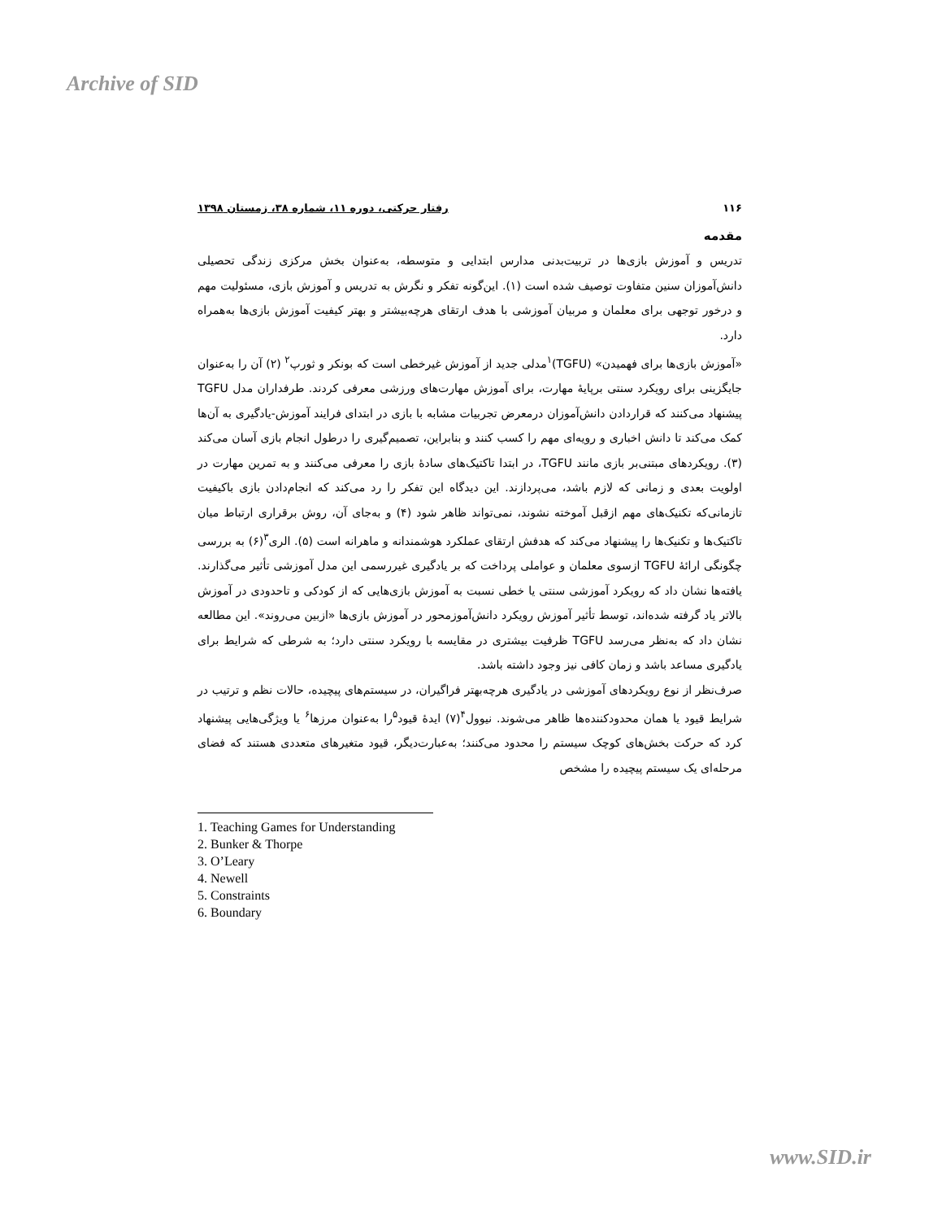Archive of SID
۱۱۶ رفتار حرکتی، دوره ۱۱، شماره ۳۸، زمستان ۱۳۹۸
مقدمه
تدریس و آموزش بازی‌ها در تربیت‌بدنی مدارس ابتدایی و متوسطه، به‌عنوان بخش مرکزی زندگی تحصیلی دانش‌آموزان سنین متفاوت توصیف شده است (۱). این‌گونه تفکر و نگرش به تدریس و آموزش بازی، مسئولیت مهم و درخور توجهی برای معلمان و مربیان آموزشی با هدف ارتقای هرچه‌بیشتر و بهتر کیفیت آموزش بازی‌ها به‌همراه دارد.
«آموزش بازی‌ها برای فهمیدن» (TGFU)<sup>۱</sup>مدلی جدید از آموزش غیرخطی است که بونکر و ثورپ<sup>۲</sup> (۲) آن را به‌عنوان جایگزینی برای رویکرد سنتی برپایهٔ مهارت، برای آموزش مهارت‌های ورزشی معرفی کردند. طرفداران مدل TGFU پیشنهاد می‌کنند که قراردادن دانش‌آموزان درمعرض تجربیات مشابه با بازی در ابتدای فرایند آموزش-یادگیری به آن‌ها کمک می‌کند تا دانش اخباری و رویه‌ای مهم را کسب کنند و بنابراین، تصمیم‌گیری را درطول انجام بازی آسان می‌کند (۳). رویکردهای مبتنی‌بر بازی مانند TGFU، در ابتدا تاکتیک‌های سادهٔ بازی را معرفی می‌کنند و به تمرین مهارت در اولویت بعدی و زمانی که لازم باشد، می‌پردازند. این دیدگاه این تفکر را رد می‌کند که انجام‌دادن بازی باکیفیت تازمانی‌که تکنیک‌های مهم ازقبل آموخته نشوند، نمی‌تواند ظاهر شود (۴) و به‌جای آن، روش برقراری ارتباط میان تاکتیک‌ها و تکنیک‌ها را پیشنهاد می‌کند که هدفش ارتقای عملکرد هوشمندانه و ماهرانه است (۵). الری<sup>۳</sup>(۶) به بررسی چگونگی ارائهٔ TGFU ازسوی معلمان و عواملی پرداخت که بر یادگیری غیررسمی این مدل آموزشی تأثیر می‌گذارند. یافته‌ها نشان داد که رویکرد آموزشی سنتی یا خطی نسبت به آموزش بازی‌هایی که از کودکی و تاحدودی در آموزش بالاتر یاد گرفته شده‌اند، توسط تأثیر آموزش رویکرد دانش‌آموزمحور در آموزش بازی‌ها «ازبین می‌روند». این مطالعه نشان داد که به‌نظر می‌رسد TGFU ظرفیت بیشتری در مقایسه با رویکرد سنتی دارد؛ به شرطی که شرایط برای یادگیری مساعد باشد و زمان کافی نیز وجود داشته باشد.
صرف‌نظر از نوع رویکردهای آموزشی در یادگیری هرچه‌بهتر فراگیران، در سیستم‌های پیچیده، حالات نظم و ترتیب در شرایط قیود یا همان محدودکننده‌ها ظاهر می‌شوند. نیوول<sup>۴</sup>(۷) ایدهٔ قیود<sup>۵</sup>را به‌عنوان مرزها<sup>۶</sup> یا ویژگی‌هایی پیشنهاد کرد که حرکت بخش‌های کوچک سیستم را محدود می‌کنند؛ به‌عبارت‌دیگر، قیود متغیرهای متعددی هستند که فضای مرحله‌ای یک سیستم پیچیده را مشخص
1. Teaching Games for Understanding
2. Bunker & Thorpe
3. O’Leary
4. Newell
5. Constraints
6. Boundary
www.SID.ir